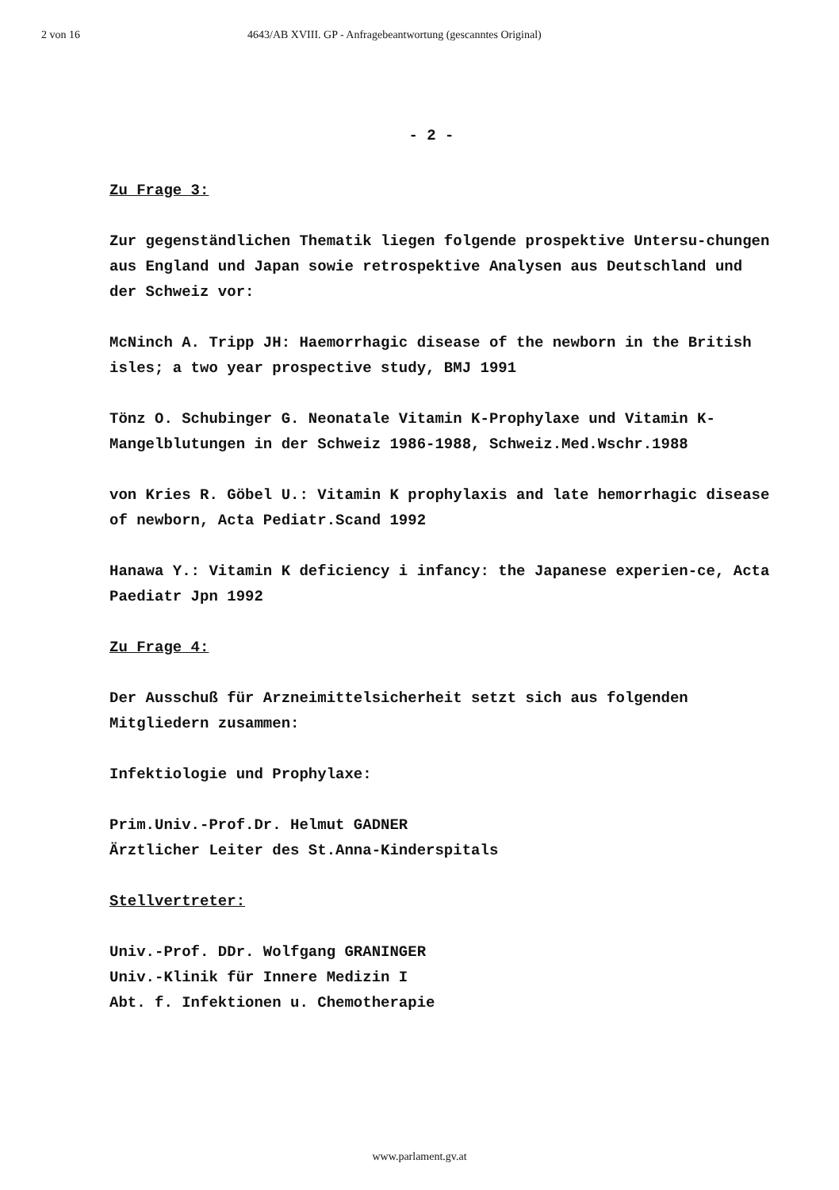2 von 16 4643/AB XVIII. GP - Anfragebeantwortung (gescanntes Original)
- 2 -
Zu Frage 3:
Zur gegenständlichen Thematik liegen folgende prospektive Untersu-chungen aus England und Japan sowie retrospektive Analysen aus Deutschland und der Schweiz vor:
McNinch A. Tripp JH: Haemorrhagic disease of the newborn in the British isles; a two year prospective study, BMJ 1991
Tönz O. Schubinger G. Neonatale Vitamin K-Prophylaxe und Vitamin K-Mangelblutungen in der Schweiz 1986-1988, Schweiz.Med.Wschr.1988
von Kries R. Göbel U.: Vitamin K prophylaxis and late hemorrhagic disease of newborn, Acta Pediatr.Scand 1992
Hanawa Y.: Vitamin K deficiency i infancy: the Japanese experien-ce, Acta Paediatr Jpn 1992
Zu Frage 4:
Der Ausschuß für Arzneimittelsicherheit setzt sich aus folgenden Mitgliedern zusammen:
Infektiologie und Prophylaxe:
Prim.Univ.-Prof.Dr. Helmut GADNER
Ärztlicher Leiter des St.Anna-Kinderspitals
Stellvertreter:
Univ.-Prof. DDr. Wolfgang GRANINGER
Univ.-Klinik für Innere Medizin I
Abt. f. Infektionen u. Chemotherapie
www.parlament.gv.at